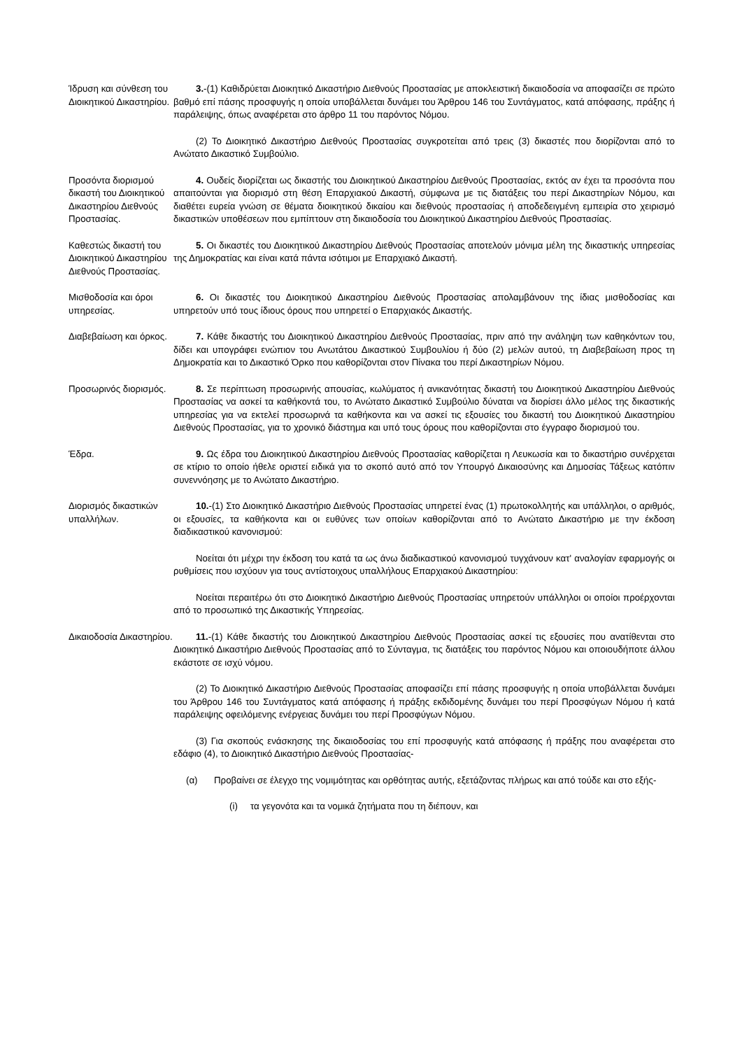Ίδρυση και σύνθεση του Διοικητικού Δικαστηρίου.
3.-(1) Καθιδρύεται Διοικητικό Δικαστήριο Διεθνούς Προστασίας με αποκλειστική δικαιοδοσία να αποφασίζει σε πρώτο βαθμό επί πάσης προσφυγής η οποία υποβάλλεται δυνάμει του Άρθρου 146 του Συντάγματος, κατά απόφασης, πράξης ή παράλειψης, όπως αναφέρεται στο άρθρο 11 του παρόντος Νόμου.
(2) Το Διοικητικό Δικαστήριο Διεθνούς Προστασίας συγκροτείται από τρεις (3) δικαστές που διορίζονται από το Ανώτατο Δικαστικό Συμβούλιο.
Προσόντα διορισμού δικαστή του Διοικητικού Δικαστηρίου Διεθνούς Προστασίας.
4. Ουδείς διορίζεται ως δικαστής του Διοικητικού Δικαστηρίου Διεθνούς Προστασίας, εκτός αν έχει τα προσόντα που απαιτούνται για διορισμό στη θέση Επαρχιακού Δικαστή, σύμφωνα με τις διατάξεις του περί Δικαστηρίων Νόμου, και διαθέτει ευρεία γνώση σε θέματα διοικητικού δικαίου και διεθνούς προστασίας ή αποδεδειγμένη εμπειρία στο χειρισμό δικαστικών υποθέσεων που εμπίπτουν στη δικαιοδοσία του Διοικητικού Δικαστηρίου Διεθνούς Προστασίας.
Καθεστώς δικαστή του Διοικητικού Δικαστηρίου Διεθνούς Προστασίας.
5. Οι δικαστές του Διοικητικού Δικαστηρίου Διεθνούς Προστασίας αποτελούν μόνιμα μέλη της δικαστικής υπηρεσίας της Δημοκρατίας και είναι κατά πάντα ισότιμοι με Επαρχιακό Δικαστή.
Μισθοδοσία και όροι υπηρεσίας.
6. Οι δικαστές του Διοικητικού Δικαστηρίου Διεθνούς Προστασίας απολαμβάνουν της ίδιας μισθοδοσίας και υπηρετούν υπό τους ίδιους όρους που υπηρετεί ο Επαρχιακός Δικαστής.
Διαβεβαίωση και όρκος.
7. Κάθε δικαστής του Διοικητικού Δικαστηρίου Διεθνούς Προστασίας, πριν από την ανάληψη των καθηκόντων του, δίδει και υπογράφει ενώπιον του Ανωτάτου Δικαστικού Συμβουλίου ή δύο (2) μελών αυτού, τη Διαβεβαίωση προς τη Δημοκρατία και το Δικαστικό Όρκο που καθορίζονται στον Πίνακα του περί Δικαστηρίων Νόμου.
Προσωρινός διορισμός.
8. Σε περίπτωση προσωρινής απουσίας, κωλύματος ή ανικανότητας δικαστή του Διοικητικού Δικαστηρίου Διεθνούς Προστασίας να ασκεί τα καθήκοντά του, το Ανώτατο Δικαστικό Συμβούλιο δύναται να διορίσει άλλο μέλος της δικαστικής υπηρεσίας για να εκτελεί προσωρινά τα καθήκοντα και να ασκεί τις εξουσίες του δικαστή του Διοικητικού Δικαστηρίου Διεθνούς Προστασίας, για το χρονικό διάστημα και υπό τους όρους που καθορίζονται στο έγγραφο διορισμού του.
Έδρα. 9. Ως έδρα του Διοικητικού Δικαστηρίου Διεθνούς Προστασίας καθορίζεται η Λευκωσία και το δικαστήριο συνέρχεται σε κτίριο το οποίο ήθελε οριστεί ειδικά για το σκοπό αυτό από τον Υπουργό Δικαιοσύνης και Δημοσίας Τάξεως κατόπιν συνεννόησης με το Ανώτατο Δικαστήριο.
Διορισμός δικαστικών υπαλλήλων.
10.-(1) Στο Διοικητικό Δικαστήριο Διεθνούς Προστασίας υπηρετεί ένας (1) πρωτοκολλητής και υπάλληλοι, ο αριθμός, οι εξουσίες, τα καθήκοντα και οι ευθύνες των οποίων καθορίζονται από το Ανώτατο Δικαστήριο με την έκδοση διαδικαστικού κανονισμού:
Νοείται ότι μέχρι την έκδοση του κατά τα ως άνω διαδικαστικού κανονισμού τυγχάνουν κατ' αναλογίαν εφαρμογής οι ρυθμίσεις που ισχύουν για τους αντίστοιχους υπαλλήλους Επαρχιακού Δικαστηρίου:
Νοείται περαιτέρω ότι στο Διοικητικό Δικαστήριο Διεθνούς Προστασίας υπηρετούν υπάλληλοι οι οποίοι προέρχονται από το προσωπικό της Δικαστικής Υπηρεσίας.
Δικαιοδοσία Δικαστηρίου.
11.-(1) Κάθε δικαστής του Διοικητικού Δικαστηρίου Διεθνούς Προστασίας ασκεί τις εξουσίες που ανατίθενται στο Διοικητικό Δικαστήριο Διεθνούς Προστασίας από το Σύνταγμα, τις διατάξεις του παρόντος Νόμου και οποιουδήποτε άλλου εκάστοτε σε ισχύ νόμου.
(2) Το Διοικητικό Δικαστήριο Διεθνούς Προστασίας αποφασίζει επί πάσης προσφυγής η οποία υποβάλλεται δυνάμει του Άρθρου 146 του Συντάγματος κατά απόφασης ή πράξης εκδιδομένης δυνάμει του περί Προσφύγων Νόμου ή κατά παράλειψης οφειλόμενης ενέργειας δυνάμει του περί Προσφύγων Νόμου.
(3) Για σκοπούς ενάσκησης της δικαιοδοσίας του επί προσφυγής κατά απόφασης ή πράξης που αναφέρεται στο εδάφιο (4), το Διοικητικό Δικαστήριο Διεθνούς Προστασίας-
(α) Προβαίνει σε έλεγχο της νομιμότητας και ορθότητας αυτής, εξετάζοντας πλήρως και από τούδε και στο εξής-
(i) τα γεγονότα και τα νομικά ζητήματα που τη διέπουν, και